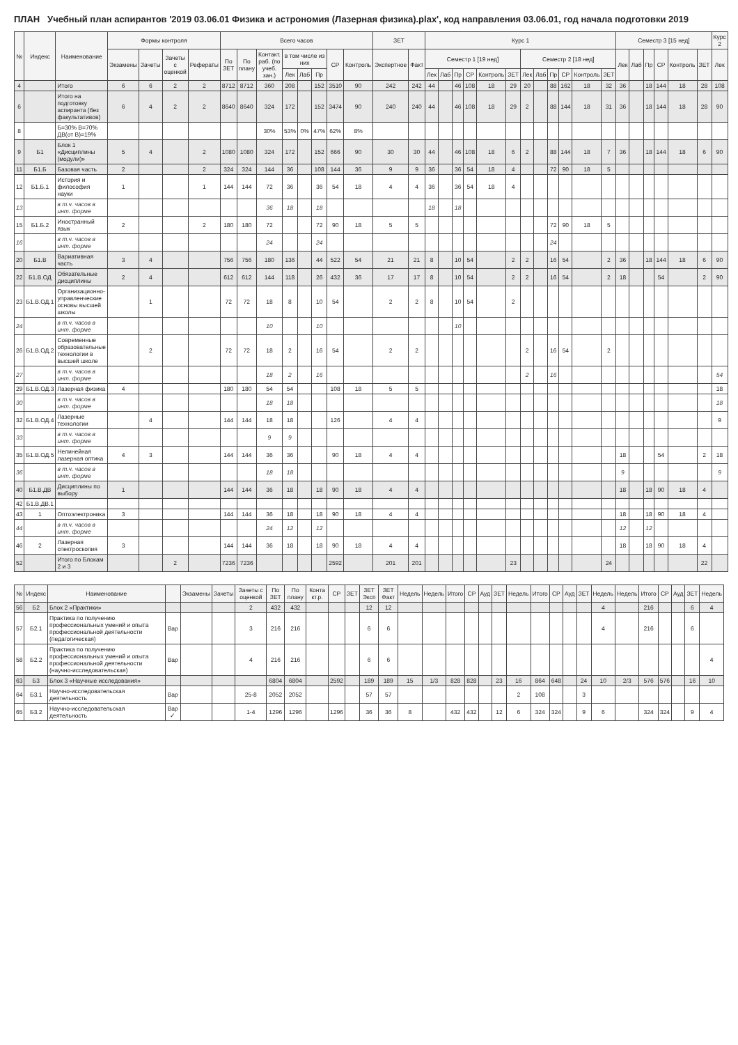ПЛАН Учебный план аспирантов '2019 03.06.01 Физика и астрономия (Лазерная физика).plax', код направления 03.06.01, год начала подготовки 2019
| № | Индекс | Наименование | Формы контроля | | | | Всего часов | | | | | | | | ЗЕТ | | Курс 1 | | | | | | | | | | | | Семестр 3 [15 нед] | | | | | | Курс 2 |
| --- | --- | --- | --- | --- | --- | --- | --- | --- | --- | --- | --- | --- | --- | --- | --- | --- | --- | --- | --- | --- | --- | --- | --- | --- | --- | --- | --- | --- | --- | --- | --- | --- | --- | --- | --- |
| | | | Экзамены | Зачеты | Зачеты с оценкой | Рефераты | По ЗЕТ | По плану | Контакт. раб. (по учеб. зан.) | в том числе из них | | | СР | Контроль | Экспертное | Факт | Семестр 1 [19 нед] | | | | | | Семестр 2 [18 нед] | | | | | | Лек | Лаб | Пр | СР | Контроль | ЗЕТ | Лек |
| | | | | | | | | | | Лек | Лаб | Пр | | | | | Лек | Лаб | Пр | СР | Контроль | ЗЕТ | Лек | Лаб | Пр | СР | Контроль | ЗЕТ | | | | | | | |
| 4 | | Итого | 6 | 6 | 2 | 2 | 8712 | 8712 | 360 | 208 | | 152 | 3510 | 90 | 242 | 242 | 44 | | 46 | 108 | 18 | 29 | 20 | | 88 | 162 | 18 | 32 | 36 | | 18 | 144 | 18 | 28 | 108 |
| 6 | | Итого на подготовку аспиранта (без факультативов) | 6 | 4 | 2 | 2 | 8640 | 8640 | 324 | 172 | | 152 | 3474 | 90 | 240 | 240 | 44 | | 46 | 108 | 18 | 29 | 2 | | 88 | 144 | 18 | 31 | 36 | | 18 | 144 | 18 | 28 | 90 |
| 8 | | Б=30% В=70% ДВ(от В)=19% | | | | | | | 30% | 53% | 0% | 47% | 62% | 8% | | | | | | | | | | | | | | | | | | | | | |
| 9 | Б1 | Блок 1 «Дисциплины (модули)» | 5 | 4 | | 2 | 1080 | 1080 | 324 | 172 | | 152 | 666 | 90 | 30 | 30 | 44 | | 46 | 108 | 18 | 6 | 2 | | 88 | 144 | 18 | 7 | 36 | | 18 | 144 | 18 | 6 | 90 |
| 11 | Б1.Б | Базовая часть | 2 | | | 2 | 324 | 324 | 144 | 36 | | 108 | 144 | 36 | 9 | 9 | 36 | | 36 | 54 | 18 | 4 | | | 72 | 90 | 18 | 5 | | | | | | | |
| 12 | Б1.Б.1 | История и философия науки | 1 | | | 1 | 144 | 144 | 72 | 36 | | 36 | 54 | 18 | 4 | 4 | 36 | | 36 | 54 | 18 | 4 | | | | | | | | | | | | | |
| 13 | | в т.ч. часов в инт. форме | | | | | | | 36 | 18 | | 18 | | | | | 18 | | 18 | | | | | | | | | | | | | | | | |
| 15 | Б1.Б.2 | Иностранный язык | 2 | | | 2 | 180 | 180 | 72 | | | 72 | 90 | 18 | 5 | 5 | | | | | | | | | 72 | 90 | 18 | 5 | | | | | | | |
| 16 | | в т.ч. часов в инт. форме | | | | | | | 24 | | | 24 | | | | | | | | | | | | | 24 | | | | | | | | | | |
| 20 | Б1.В | Вариативная часть | 3 | 4 | | | 756 | 756 | 180 | 136 | | 44 | 522 | 54 | 21 | 21 | 8 | | 10 | 54 | | 2 | 2 | | 16 | 54 | | 2 | 36 | | 18 | 144 | 18 | 6 | 90 |
| 22 | Б1.В.ОД | Обязательные дисциплины | 2 | 4 | | | 612 | 612 | 144 | 118 | | 26 | 432 | 36 | 17 | 17 | 8 | | 10 | 54 | | 2 | 2 | | 16 | 54 | | 2 | 18 | | | 54 | | 2 | 90 |
| 23 | Б1.В.ОД.1 | Организационно-управленческие основы высшей школы | | 1 | | | 72 | 72 | 18 | 8 | | 10 | 54 | | 2 | 2 | 8 | | 10 | 54 | | 2 | | | | | | | | | | | | | |
| 24 | | в т.ч. часов в инт. форме | | | | | | | 10 | | | 10 | | | | | | | 10 | | | | | | | | | | | | | | | | |
| 26 | Б1.В.ОД.2 | Современные образовательные технологии в высшей школе | | 2 | | | 72 | 72 | 18 | 2 | | 16 | 54 | | 2 | 2 | | | | | | | 2 | | 16 | 54 | | 2 | | | | | | | |
| 27 | | в т.ч. часов в инт. форме | | | | | | | 18 | 2 | | 16 | | | | | | | | | | | 2 | | 16 | | | | | | | | | | 54 |
| 29 | Б1.В.ОД.3 | Лазерная физика | 4 | | | | 180 | 180 | 54 | 54 | | | 108 | 18 | 5 | 5 | | | | | | | | | | | | | | | | | | | 18 |
| 30 | | в т.ч. часов в инт. форме | | | | | | | 18 | 18 | | | | | | | | | | | | | | | | | | | | | | | | | 18 |
| 32 | Б1.В.ОД.4 | Лазерные технологии | | 4 | | | 144 | 144 | 18 | 18 | | | 126 | | 4 | 4 | | | | | | | | | | | | | | | | | | | 9 |
| 33 | | в т.ч. часов в инт. форме | | | | | | | 9 | 9 | | | | | | | | | | | | | | | | | | | | | | | | | |
| 35 | Б1.В.ОД.5 | Нелинейная лазерная оптика | 4 | 3 | | | 144 | 144 | 36 | 36 | | | 90 | 18 | 4 | 4 | | | | | | | | | | | | | 18 | | | 54 | | 2 | 18 |
| 36 | | в т.ч. часов в инт. форме | | | | | | | 18 | 18 | | | | | | | | | | | | | | | | | | | 9 | | | | | | 9 |
| 40 | Б1.В.ДВ | Дисциплины по выбору | 1 | | | | 144 | 144 | 36 | 18 | | 18 | 90 | 18 | 4 | 4 | | | | | | | | | | | | | 18 | | 18 | 90 | 18 | 4 | |
| 42 | Б1.В.ДВ.1 | | | | | | | | | | | | | | | | | | | | | | | | | | | | | | | | | | |
| 43 | 1 | Оптоэлектроника | 3 | | | | 144 | 144 | 36 | 18 | | 18 | 90 | 18 | 4 | 4 | | | | | | | | | | | | | 18 | | 18 | 90 | 18 | 4 | |
| 44 | | в т.ч. часов в инт. форме | | | | | | | 24 | 12 | | 12 | | | | | | | | | | | | | | | | | 12 | | 12 | | | | |
| 46 | 2 | Лазерная спектроскопия | 3 | | | | 144 | 144 | 36 | 18 | | 18 | 90 | 18 | 4 | 4 | | | | | | | | | | | | | 18 | | 18 | 90 | 18 | 4 | |
| 52 | | Итого по Блокам 2 и 3 | | | 2 | | 7236 | 7236 | | | | | 2592 | | 201 | 201 | | | | | | 23 | | | | | | 24 | | | | | | 22 | |
| № | Индекс | Наименование | | Экзамены | Зачеты | Зачеты с оценкой | По ЗЕТ | По плану | Конта кт.р. | СР | ЗЕТ | ЗЕТ Эксп | ЗЕТ Факт | Недель | Недель | Итого | СР | Ауд | ЗЕТ | Недель | Итого | СР | Ауд | ЗЕТ | Недель | Недель | Итого | СР | Ауд | ЗЕТ | Недель |
| --- | --- | --- | --- | --- | --- | --- | --- | --- | --- | --- | --- | --- | --- | --- | --- | --- | --- | --- | --- | --- | --- | --- | --- | --- | --- | --- | --- | --- | --- | --- | --- |
| 56 | Б2 | Блок 2 «Практики» | | | | 2 | 432 | 432 | | | | 12 | 12 | | | | | | | | | | | | 4 | | 216 | | | 6 | 4 |
| 57 | Б2.1 | Практика по получению профессиональных умений и опыта профессиональной деятельности (педагогическая) | Вар | | | 3 | 216 | 216 | | | | 6 | 6 | | | | | | | | | | | | 4 | | 216 | | | 6 | |
| 58 | Б2.2 | Практика по получению профессиональных умений и опыта профессиональной деятельности (научно-исследовательская) | Вар | | | 4 | 216 | 216 | | | | 6 | 6 | | | | | | | | | | | | | | | | | | 4 |
| 63 | Б3 | Блок 3 «Научные исследования» | | | | | 6804 | 6804 | | 2592 | | 189 | 189 | 15 | 1/3 | 828 | 828 | | 23 | 16 | 864 | 648 | | 24 | 10 | 2/3 | 576 | 576 | | 16 | 10 |
| 64 | Б3.1 | Научно-исследовательская деятельность | Вар | | | 25-8 | 2052 | 2052 | | | | 57 | 57 | | | | | | | 2 | 108 | | | 3 | | | | | | | |
| 65 | Б3.2 | Научно-исследовательская деятельность | Вар ✓ | | | 1-4 | 1296 | 1296 | | 1296 | | 36 | 36 | 8 | | 432 | 432 | | 12 | 6 | 324 | 324 | | 9 | 6 | | 324 | 324 | | 9 | 4 |